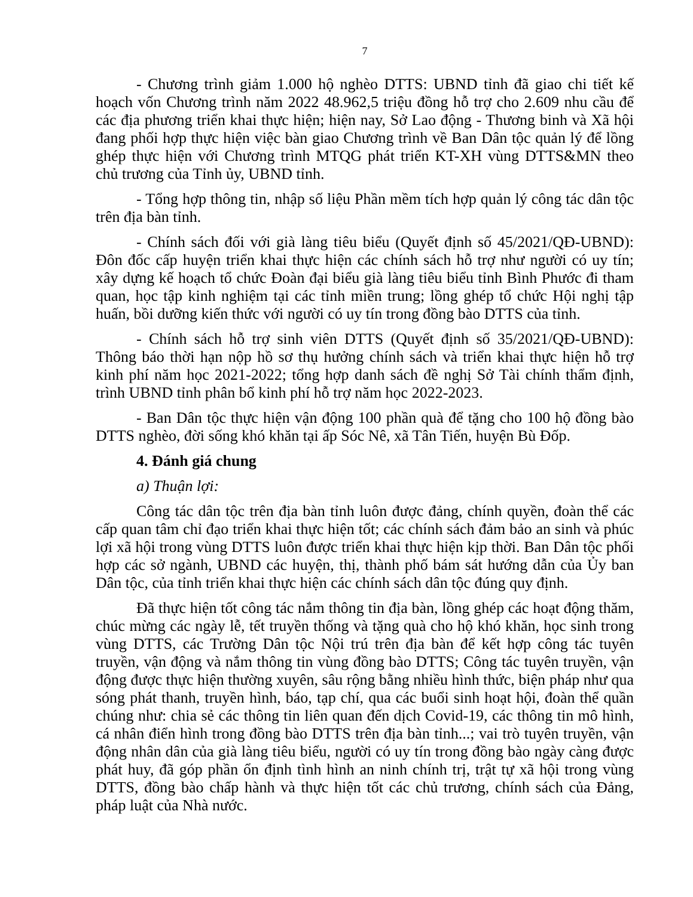7
- Chương trình giảm 1.000 hộ nghèo DTTS: UBND tỉnh đã giao chi tiết kế hoạch vốn Chương trình năm 2022 48.962,5 triệu đồng hỗ trợ cho 2.609 nhu cầu để các địa phương triển khai thực hiện; hiện nay, Sở Lao động - Thương binh và Xã hội đang phối hợp thực hiện việc bàn giao Chương trình về Ban Dân tộc quản lý để lồng ghép thực hiện với Chương trình MTQG phát triển KT-XH vùng DTTS&MN theo chủ trương của Tỉnh ủy, UBND tỉnh.
- Tổng hợp thông tin, nhập số liệu Phần mềm tích hợp quản lý công tác dân tộc trên địa bàn tỉnh.
- Chính sách đối với già làng tiêu biểu (Quyết định số 45/2021/QĐ-UBND): Đôn đốc cấp huyện triển khai thực hiện các chính sách hỗ trợ như người có uy tín; xây dựng kế hoạch tổ chức Đoàn đại biểu già làng tiêu biểu tỉnh Bình Phước đi tham quan, học tập kinh nghiệm tại các tỉnh miền trung; lồng ghép tổ chức Hội nghị tập huấn, bồi dưỡng kiến thức với người có uy tín trong đồng bào DTTS của tỉnh.
- Chính sách hỗ trợ sinh viên DTTS (Quyết định số 35/2021/QĐ-UBND): Thông báo thời hạn nộp hồ sơ thụ hưởng chính sách và triển khai thực hiện hỗ trợ kinh phí năm học 2021-2022; tổng hợp danh sách đề nghị Sở Tài chính thẩm định, trình UBND tỉnh phân bổ kinh phí hỗ trợ năm học 2022-2023.
- Ban Dân tộc thực hiện vận động 100 phần quà để tặng cho 100 hộ đồng bào DTTS nghèo, đời sống khó khăn tại ấp Sóc Nê, xã Tân Tiến, huyện Bù Đốp.
4. Đánh giá chung
a) Thuận lợi:
Công tác dân tộc trên địa bàn tỉnh luôn được đảng, chính quyền, đoàn thể các cấp quan tâm chỉ đạo triển khai thực hiện tốt; các chính sách đảm bảo an sinh và phúc lợi xã hội trong vùng DTTS luôn được triển khai thực hiện kịp thời. Ban Dân tộc phối hợp các sở ngành, UBND các huyện, thị, thành phố bám sát hướng dẫn của Ủy ban Dân tộc, của tỉnh triển khai thực hiện các chính sách dân tộc đúng quy định.
Đã thực hiện tốt công tác nắm thông tin địa bàn, lồng ghép các hoạt động thăm, chúc mừng các ngày lễ, tết truyền thống và tặng quà cho hộ khó khăn, học sinh trong vùng DTTS, các Trường Dân tộc Nội trú trên địa bàn để kết hợp công tác tuyên truyền, vận động và nắm thông tin vùng đồng bào DTTS; Công tác tuyên truyền, vận động được thực hiện thường xuyên, sâu rộng bằng nhiều hình thức, biện pháp như qua sóng phát thanh, truyền hình, báo, tạp chí, qua các buổi sinh hoạt hội, đoàn thể quần chúng như: chia sẻ các thông tin liên quan đến dịch Covid-19, các thông tin mô hình, cá nhân điển hình trong đồng bào DTTS trên địa bàn tỉnh...; vai trò tuyên truyền, vận động nhân dân của già làng tiêu biểu, người có uy tín trong đồng bào ngày càng được phát huy, đã góp phần ổn định tình hình an ninh chính trị, trật tự xã hội trong vùng DTTS, đồng bào chấp hành và thực hiện tốt các chủ trương, chính sách của Đảng, pháp luật của Nhà nước.